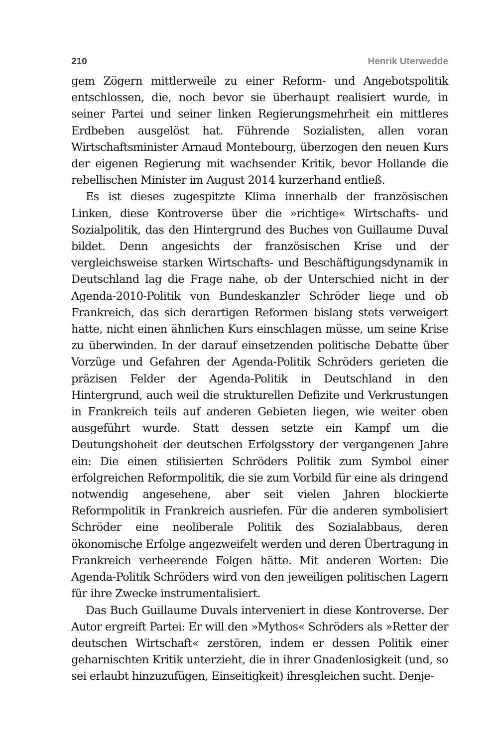210 Henrik Uterwedde
gem Zögern mittlerweile zu einer Reform- und Angebotspolitik entschlossen, die, noch bevor sie überhaupt realisiert wurde, in seiner Partei und seiner linken Regierungsmehrheit ein mittleres Erdbeben ausgelöst hat. Führende Sozialisten, allen voran Wirtschaftsminister Arnaud Montebourg, überzogen den neuen Kurs der eigenen Regierung mit wachsender Kritik, bevor Hollande die rebellischen Minister im August 2014 kurzerhand entließ.
Es ist dieses zugespitzte Klima innerhalb der französischen Linken, diese Kontroverse über die »richtige« Wirtschafts- und Sozialpolitik, das den Hintergrund des Buches von Guillaume Duval bildet. Denn angesichts der französischen Krise und der vergleichsweise starken Wirtschafts- und Beschäftigungsdynamik in Deutschland lag die Frage nahe, ob der Unterschied nicht in der Agenda-2010-Politik von Bundeskanzler Schröder liege und ob Frankreich, das sich derartigen Reformen bislang stets verweigert hatte, nicht einen ähnlichen Kurs einschlagen müsse, um seine Krise zu überwinden. In der darauf einsetzenden politische Debatte über Vorzüge und Gefahren der Agenda-Politik Schröders gerieten die präzisen Felder der Agenda-Politik in Deutschland in den Hintergrund, auch weil die strukturellen Defizite und Verkrustungen in Frankreich teils auf anderen Gebieten liegen, wie weiter oben ausgeführt wurde. Statt dessen setzte ein Kampf um die Deutungshoheit der deutschen Erfolgsstory der vergangenen Jahre ein: Die einen stilisierten Schröders Politik zum Symbol einer erfolgreichen Reformpolitik, die sie zum Vorbild für eine als dringend notwendig angesehene, aber seit vielen Jahren blockierte Reformpolitik in Frankreich ausriefen. Für die anderen symbolisiert Schröder eine neoliberale Politik des Sozialabbaus, deren ökonomische Erfolge angezweifelt werden und deren Übertragung in Frankreich verheerende Folgen hätte. Mit anderen Worten: Die Agenda-Politik Schröders wird von den jeweiligen politischen Lagern für ihre Zwecke instrumentalisiert.
Das Buch Guillaume Duvals interveniert in diese Kontroverse. Der Autor ergreift Partei: Er will den »Mythos« Schröders als »Retter der deutschen Wirtschaft« zerstören, indem er dessen Politik einer geharnischten Kritik unterzieht, die in ihrer Gnadenlosigkeit (und, so sei erlaubt hinzuzufügen, Einseitigkeit) ihresgleichen sucht. Denje-